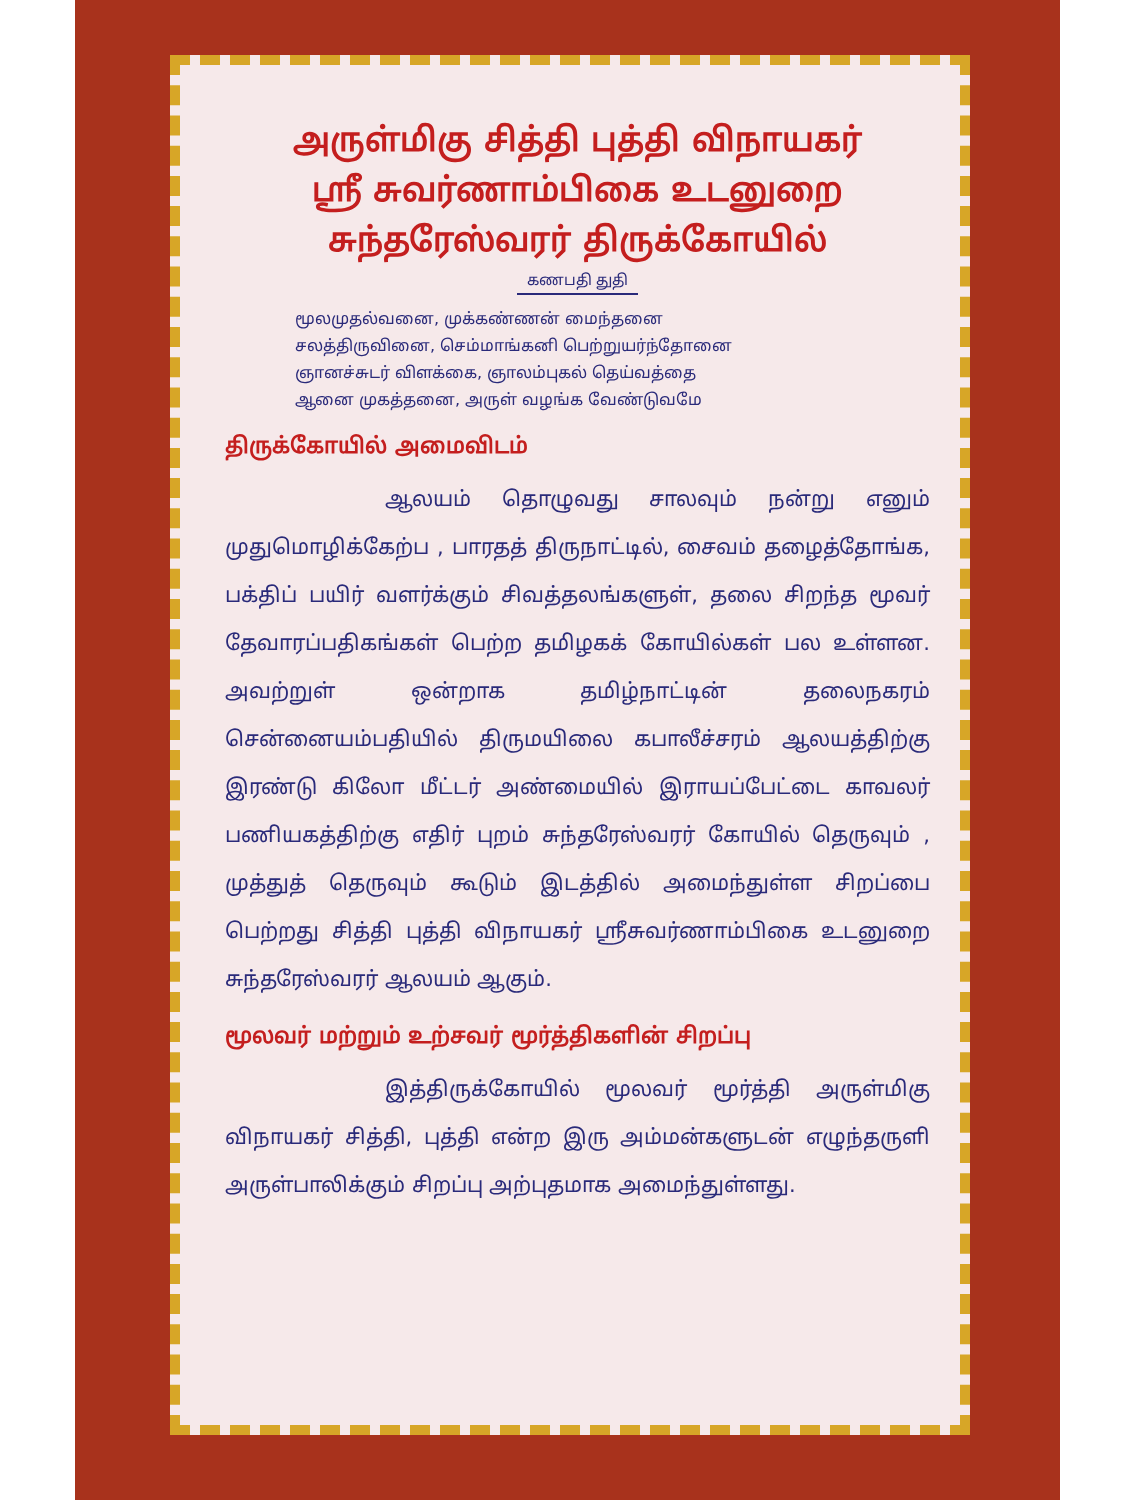அருள்மிகு சித்தி புத்தி விநாயகர்
ஸ்ரீ சுவர்ணாம்பிகை உடனுறை
சுந்தரேஸ்வரர் திருக்கோயில்
கணபதி துதி
மூலமுதல்வனை, முக்கண்ணன் மைந்தனை
சலத்திருவினை, செம்மாங்கனி பெற்றுயர்ந்தோனை
ஞானச்சுடர் விளக்கை, ஞாலம்புகல் தெய்வத்தை
ஆனை முகத்தனை, அருள் வழங்க வேண்டுவமே
திருக்கோயில் அமைவிடம்
ஆலயம் தொழுவது சாலவும் நன்று எனும் முதுமொழிக்கேற்ப , பாரதத் திருநாட்டில், சைவம் தழைத்தோங்க, பக்திப் பயிர் வளர்க்கும் சிவத்தலங்களுள், தலை சிறந்த மூவர் தேவாரப்பதிகங்கள் பெற்ற தமிழகக் கோயில்கள் பல உள்ளன. அவற்றுள் ஒன்றாக தமிழ்நாட்டின் தலைநகரம் சென்னையம்பதியில் திருமயிலை கபாலீச்சரம் ஆலயத்திற்கு இரண்டு கிலோ மீட்டர் அண்மையில் இராயப்பேட்டை காவலர் பணியகத்திற்கு எதிர் புறம் சுந்தரேஸ்வரர் கோயில் தெருவும் , முத்துத் தெருவும் கூடும் இடத்தில் அமைந்துள்ள சிறப்பை பெற்றது சித்தி புத்தி விநாயகர் ஸ்ரீசுவர்ணாம்பிகை உடனுறை சுந்தரேஸ்வரர் ஆலயம் ஆகும்.
மூலவர் மற்றும் உற்சவர் மூர்த்திகளின் சிறப்பு
இத்திருக்கோயில் மூலவர் மூர்த்தி அருள்மிகு விநாயகர் சித்தி, புத்தி என்ற இரு அம்மன்களுடன் எழுந்தருளி அருள்பாலிக்கும் சிறப்பு அற்புதமாக அமைந்துள்ளது.